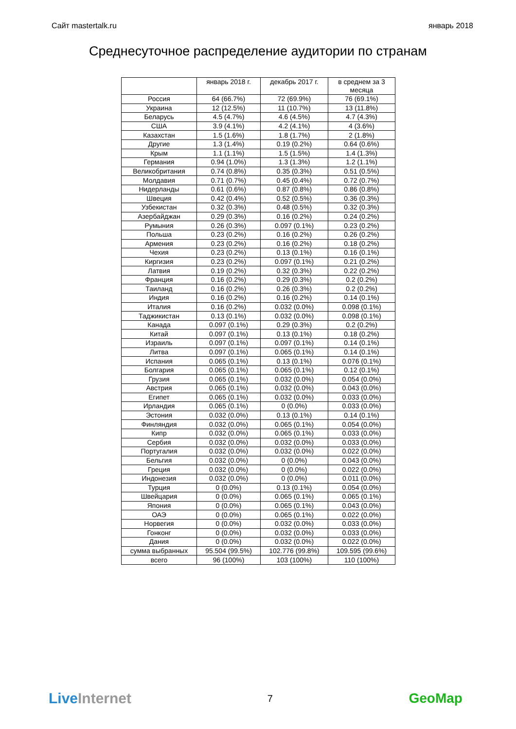Сайт mastertalk.ru январь 2018
Среднесуточное распределение аудитории по странам
| | январь 2018 г. | декабрь 2017 г. | в среднем за 3 месяца |
| --- | --- | --- | --- |
| Россия | 64 (66.7%) | 72 (69.9%) | 76 (69.1%) |
| Украина | 12 (12.5%) | 11 (10.7%) | 13 (11.8%) |
| Беларусь | 4.5 (4.7%) | 4.6 (4.5%) | 4.7 (4.3%) |
| США | 3.9 (4.1%) | 4.2 (4.1%) | 4 (3.6%) |
| Казахстан | 1.5 (1.6%) | 1.8 (1.7%) | 2 (1.8%) |
| Другие | 1.3 (1.4%) | 0.19 (0.2%) | 0.64 (0.6%) |
| Крым | 1.1 (1.1%) | 1.5 (1.5%) | 1.4 (1.3%) |
| Германия | 0.94 (1.0%) | 1.3 (1.3%) | 1.2 (1.1%) |
| Великобритания | 0.74 (0.8%) | 0.35 (0.3%) | 0.51 (0.5%) |
| Молдавия | 0.71 (0.7%) | 0.45 (0.4%) | 0.72 (0.7%) |
| Нидерланды | 0.61 (0.6%) | 0.87 (0.8%) | 0.86 (0.8%) |
| Швеция | 0.42 (0.4%) | 0.52 (0.5%) | 0.36 (0.3%) |
| Узбекистан | 0.32 (0.3%) | 0.48 (0.5%) | 0.32 (0.3%) |
| Азербайджан | 0.29 (0.3%) | 0.16 (0.2%) | 0.24 (0.2%) |
| Румыния | 0.26 (0.3%) | 0.097 (0.1%) | 0.23 (0.2%) |
| Польша | 0.23 (0.2%) | 0.16 (0.2%) | 0.26 (0.2%) |
| Армения | 0.23 (0.2%) | 0.16 (0.2%) | 0.18 (0.2%) |
| Чехия | 0.23 (0.2%) | 0.13 (0.1%) | 0.16 (0.1%) |
| Киргизия | 0.23 (0.2%) | 0.097 (0.1%) | 0.21 (0.2%) |
| Латвия | 0.19 (0.2%) | 0.32 (0.3%) | 0.22 (0.2%) |
| Франция | 0.16 (0.2%) | 0.29 (0.3%) | 0.2 (0.2%) |
| Таиланд | 0.16 (0.2%) | 0.26 (0.3%) | 0.2 (0.2%) |
| Индия | 0.16 (0.2%) | 0.16 (0.2%) | 0.14 (0.1%) |
| Италия | 0.16 (0.2%) | 0.032 (0.0%) | 0.098 (0.1%) |
| Таджикистан | 0.13 (0.1%) | 0.032 (0.0%) | 0.098 (0.1%) |
| Канада | 0.097 (0.1%) | 0.29 (0.3%) | 0.2 (0.2%) |
| Китай | 0.097 (0.1%) | 0.13 (0.1%) | 0.18 (0.2%) |
| Израиль | 0.097 (0.1%) | 0.097 (0.1%) | 0.14 (0.1%) |
| Литва | 0.097 (0.1%) | 0.065 (0.1%) | 0.14 (0.1%) |
| Испания | 0.065 (0.1%) | 0.13 (0.1%) | 0.076 (0.1%) |
| Болгария | 0.065 (0.1%) | 0.065 (0.1%) | 0.12 (0.1%) |
| Грузия | 0.065 (0.1%) | 0.032 (0.0%) | 0.054 (0.0%) |
| Австрия | 0.065 (0.1%) | 0.032 (0.0%) | 0.043 (0.0%) |
| Египет | 0.065 (0.1%) | 0.032 (0.0%) | 0.033 (0.0%) |
| Ирландия | 0.065 (0.1%) | 0 (0.0%) | 0.033 (0.0%) |
| Эстония | 0.032 (0.0%) | 0.13 (0.1%) | 0.14 (0.1%) |
| Финляндия | 0.032 (0.0%) | 0.065 (0.1%) | 0.054 (0.0%) |
| Кипр | 0.032 (0.0%) | 0.065 (0.1%) | 0.033 (0.0%) |
| Сербия | 0.032 (0.0%) | 0.032 (0.0%) | 0.033 (0.0%) |
| Португалия | 0.032 (0.0%) | 0.032 (0.0%) | 0.022 (0.0%) |
| Бельгия | 0.032 (0.0%) | 0 (0.0%) | 0.043 (0.0%) |
| Греция | 0.032 (0.0%) | 0 (0.0%) | 0.022 (0.0%) |
| Индонезия | 0.032 (0.0%) | 0 (0.0%) | 0.011 (0.0%) |
| Турция | 0 (0.0%) | 0.13 (0.1%) | 0.054 (0.0%) |
| Швейцария | 0 (0.0%) | 0.065 (0.1%) | 0.065 (0.1%) |
| Япония | 0 (0.0%) | 0.065 (0.1%) | 0.043 (0.0%) |
| ОАЭ | 0 (0.0%) | 0.065 (0.1%) | 0.022 (0.0%) |
| Норвегия | 0 (0.0%) | 0.032 (0.0%) | 0.033 (0.0%) |
| Гонконг | 0 (0.0%) | 0.032 (0.0%) | 0.033 (0.0%) |
| Дания | 0 (0.0%) | 0.032 (0.0%) | 0.022 (0.0%) |
| сумма выбранных | 95.504 (99.5%) | 102.776 (99.8%) | 109.595 (99.6%) |
| всего | 96 (100%) | 103 (100%) | 110 (100%) |
LiveInternet 7 GeoMap